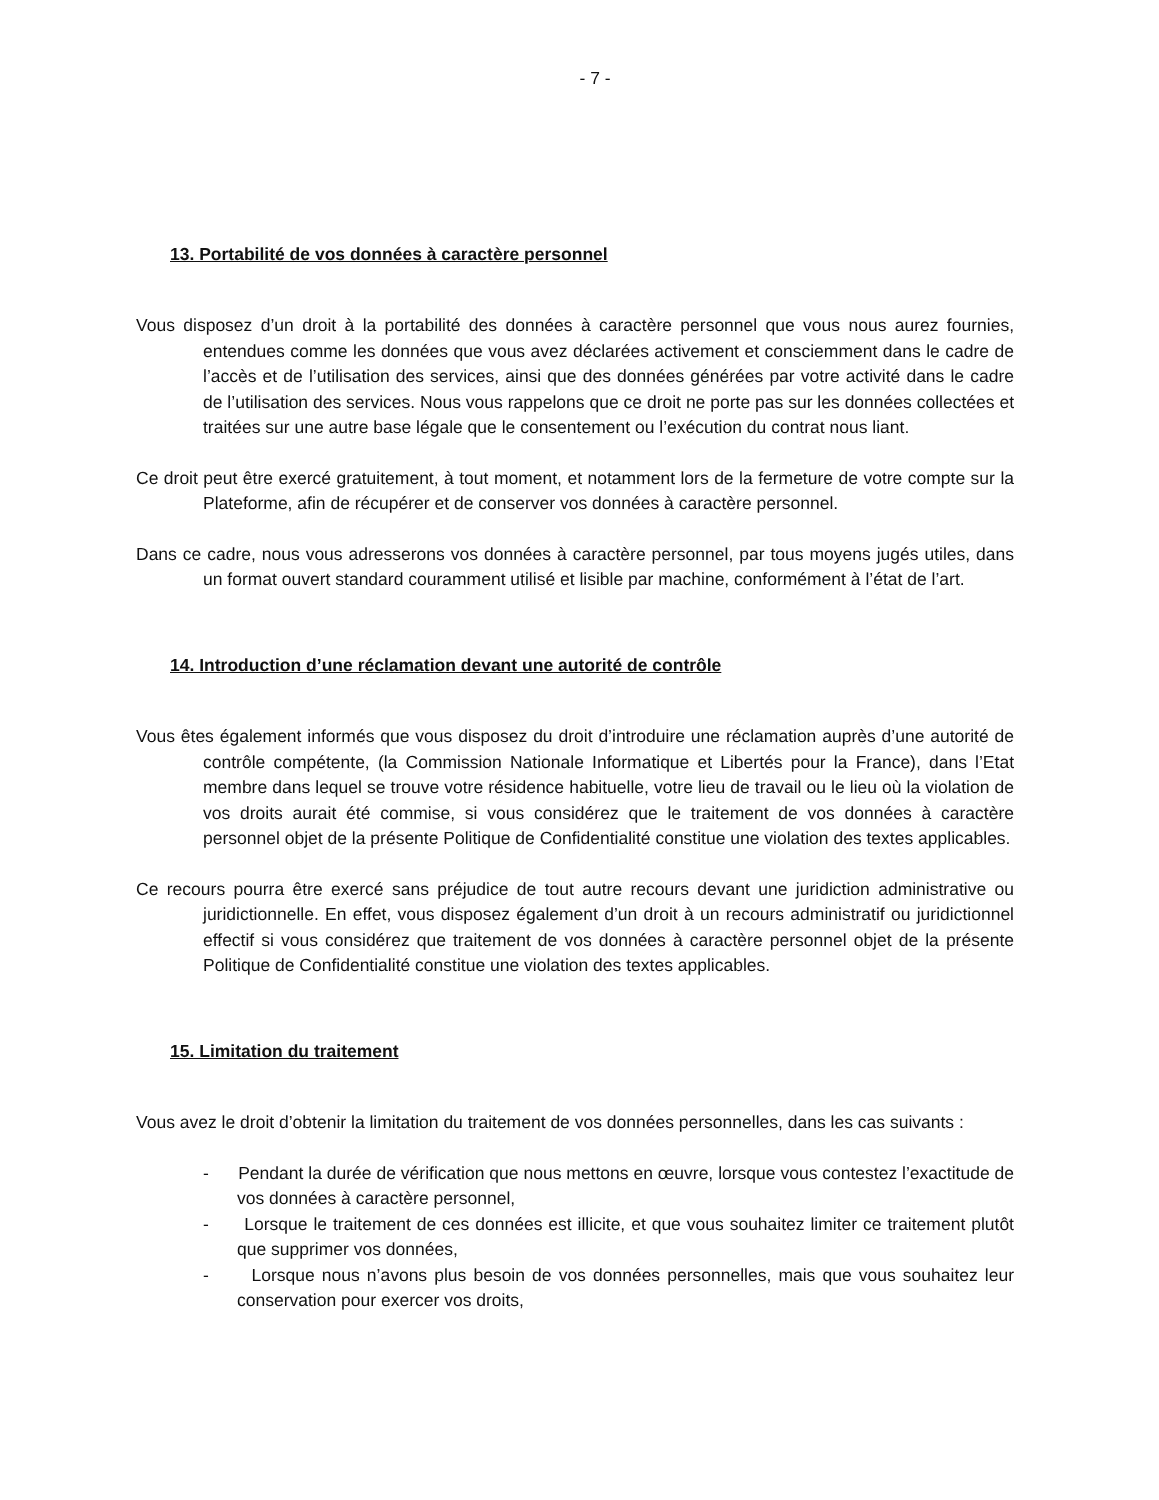- 7 -
13. Portabilité de vos données à caractère personnel
Vous disposez d’un droit à la portabilité des données à caractère personnel que vous nous aurez fournies, entendues comme les données que vous avez déclarées activement et consciemment dans le cadre de l’accès et de l’utilisation des services, ainsi que des données générées par votre activité dans le cadre de l’utilisation des services. Nous vous rappelons que ce droit ne porte pas sur les données collectées et traitées sur une autre base légale que le consentement ou l’exécution du contrat nous liant.
Ce droit peut être exercé gratuitement, à tout moment, et notamment lors de la fermeture de votre compte sur la Plateforme, afin de récupérer et de conserver vos données à caractère personnel.
Dans ce cadre, nous vous adresserons vos données à caractère personnel, par tous moyens jugés utiles, dans un format ouvert standard couramment utilisé et lisible par machine, conformément à l’état de l’art.
14. Introduction d’une réclamation devant une autorité de contrôle
Vous êtes également informés que vous disposez du droit d’introduire une réclamation auprès d’une autorité de contrôle compétente, (la Commission Nationale Informatique et Libertés pour la France), dans l’Etat membre dans lequel se trouve votre résidence habituelle, votre lieu de travail ou le lieu où la violation de vos droits aurait été commise, si vous considérez que le traitement de vos données à caractère personnel objet de la présente Politique de Confidentialité constitue une violation des textes applicables.
Ce recours pourra être exercé sans préjudice de tout autre recours devant une juridiction administrative ou juridictionnelle. En effet, vous disposez également d’un droit à un recours administratif ou juridictionnel effectif si vous considérez que traitement de vos données à caractère personnel objet de la présente Politique de Confidentialité constitue une violation des textes applicables.
15. Limitation du traitement
Vous avez le droit d’obtenir la limitation du traitement de vos données personnelles, dans les cas suivants :
- Pendant la durée de vérification que nous mettons en œuvre, lorsque vous contestez l’exactitude de vos données à caractère personnel,
- Lorsque le traitement de ces données est illicite, et que vous souhaitez limiter ce traitement plutôt que supprimer vos données,
- Lorsque nous n’avons plus besoin de vos données personnelles, mais que vous souhaitez leur conservation pour exercer vos droits,